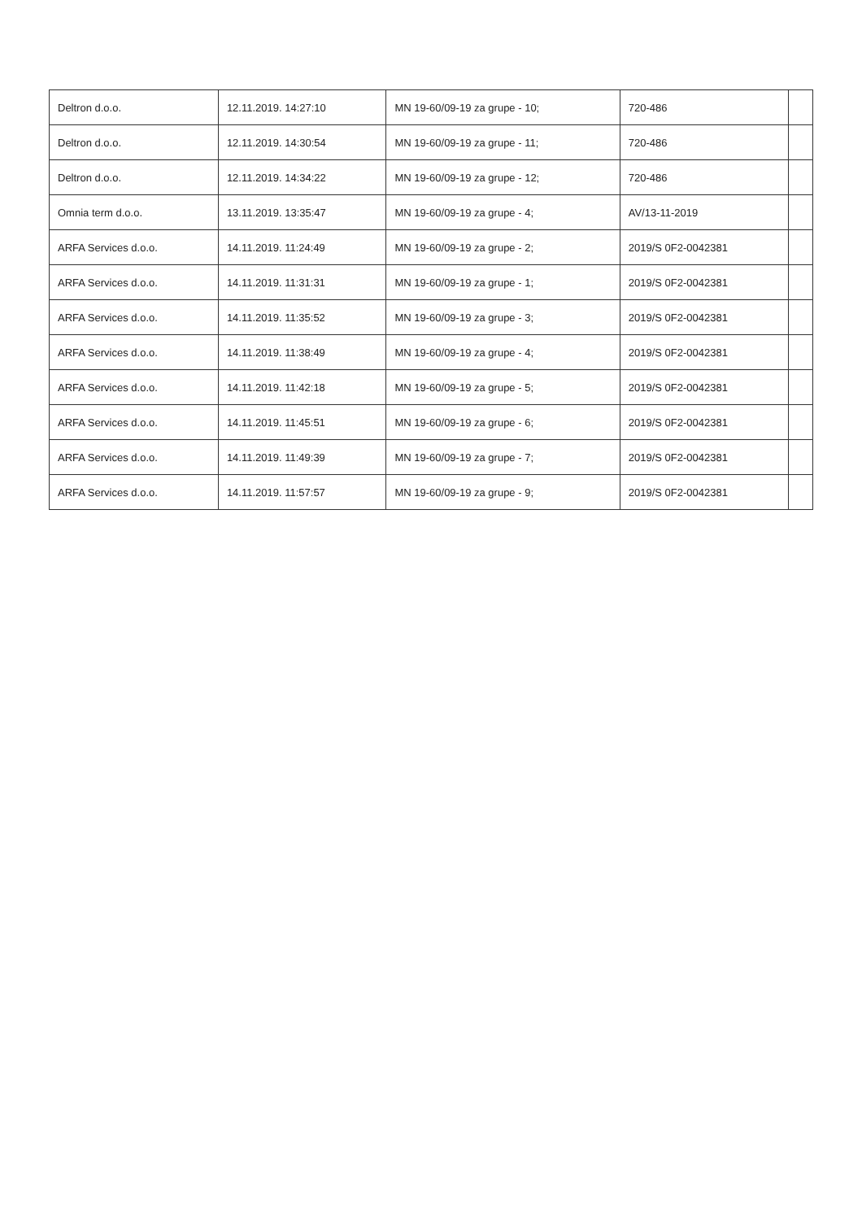| Deltron d.o.o. | 12.11.2019. 14:27:10 | MN 19-60/09-19 za grupe - 10; | 720-486 | |
| Deltron d.o.o. | 12.11.2019. 14:30:54 | MN 19-60/09-19 za grupe - 11; | 720-486 | |
| Deltron d.o.o. | 12.11.2019. 14:34:22 | MN 19-60/09-19 za grupe - 12; | 720-486 | |
| Omnia term d.o.o. | 13.11.2019. 13:35:47 | MN 19-60/09-19 za grupe - 4; | AV/13-11-2019 | |
| ARFA Services d.o.o. | 14.11.2019. 11:24:49 | MN 19-60/09-19 za grupe - 2; | 2019/S 0F2-0042381 | |
| ARFA Services d.o.o. | 14.11.2019. 11:31:31 | MN 19-60/09-19 za grupe - 1; | 2019/S 0F2-0042381 | |
| ARFA Services d.o.o. | 14.11.2019. 11:35:52 | MN 19-60/09-19 za grupe - 3; | 2019/S 0F2-0042381 | |
| ARFA Services d.o.o. | 14.11.2019. 11:38:49 | MN 19-60/09-19 za grupe - 4; | 2019/S 0F2-0042381 | |
| ARFA Services d.o.o. | 14.11.2019. 11:42:18 | MN 19-60/09-19 za grupe - 5; | 2019/S 0F2-0042381 | |
| ARFA Services d.o.o. | 14.11.2019. 11:45:51 | MN 19-60/09-19 za grupe - 6; | 2019/S 0F2-0042381 | |
| ARFA Services d.o.o. | 14.11.2019. 11:49:39 | MN 19-60/09-19 za grupe - 7; | 2019/S 0F2-0042381 | |
| ARFA Services d.o.o. | 14.11.2019. 11:57:57 | MN 19-60/09-19 za grupe - 9; | 2019/S 0F2-0042381 | |